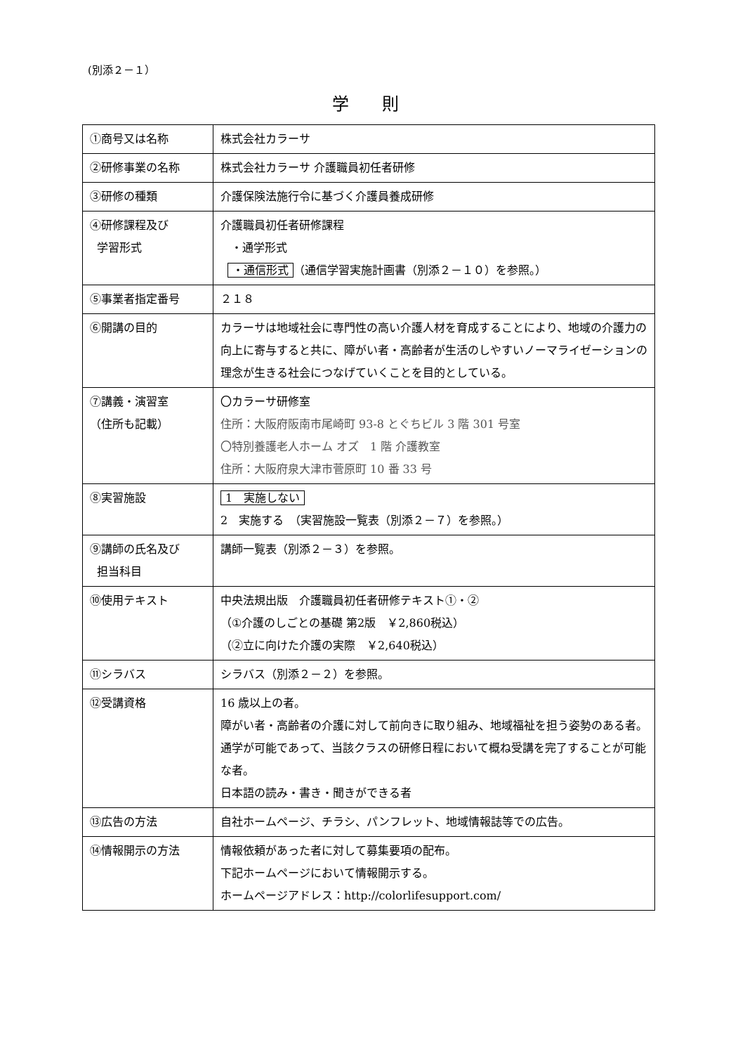(別添２－１）
学 則
| ①商号又は名称 | 株式会社カラーサ |
| ②研修事業の名称 | 株式会社カラーサ 介護職員初任者研修 |
| ③研修の種類 | 介護保険法施行令に基づく介護員養成研修 |
| ④研修課程及び 学習形式 | 介護職員初任者研修課程 ・通学形式 ・通信形式 （通信学習実施計画書（別添２－１０）を参照。） |
| ⑤事業者指定番号 | ２１８ |
| ⑥開講の目的 | カラーサは地域社会に専門性の高い介護人材を育成することにより、地域の介護力の向上に寄与すると共に、障がい者・高齢者が生活のしやすいノーマライゼーションの理念が生きる社会につなげていくことを目的としている。 |
| ⑦講義・演習室 （住所も記載） | 〇カラーサ研修室 住所：大阪府阪南市尾崎町 93-8 とぐちビル 3 階 301 号室 〇特別養護老人ホーム オズ 1 階 介護教室 住所：大阪府泉大津市菅原町 10 番 33 号 |
| ⑧実習施設 | 1 実施しない 2 実施する （実習施設一覧表（別添２－７）を参照。） |
| ⑨講師の氏名及び 担当科目 | 講師一覧表（別添２－３）を参照。 |
| ⑩使用テキスト | 中央法規出版 介護職員初任者研修テキスト①・② （①介護のしごとの基礎 第2版 ￥2,860税込） （②立に向けた介護の実際 ￥2,640税込） |
| ⑪シラバス | シラバス（別添２－２）を参照。 |
| ⑫受講資格 | 16 歳以上の者。 障がい者・高齢者の介護に対して前向きに取り組み、地域福祉を担う姿勢のある者。 通学が可能であって、当該クラスの研修日程において概ね受講を完了することが可能な者。 日本語の読み・書き・聞きができる者 |
| ⑬広告の方法 | 自社ホームページ、チラシ、パンフレット、地域情報誌等での広告。 |
| ⑭情報開示の方法 | 情報依頼があった者に対して募集要項の配布。 下記ホームページにおいて情報開示する。 ホームページアドレス：http://colorlifesupport.com/ |